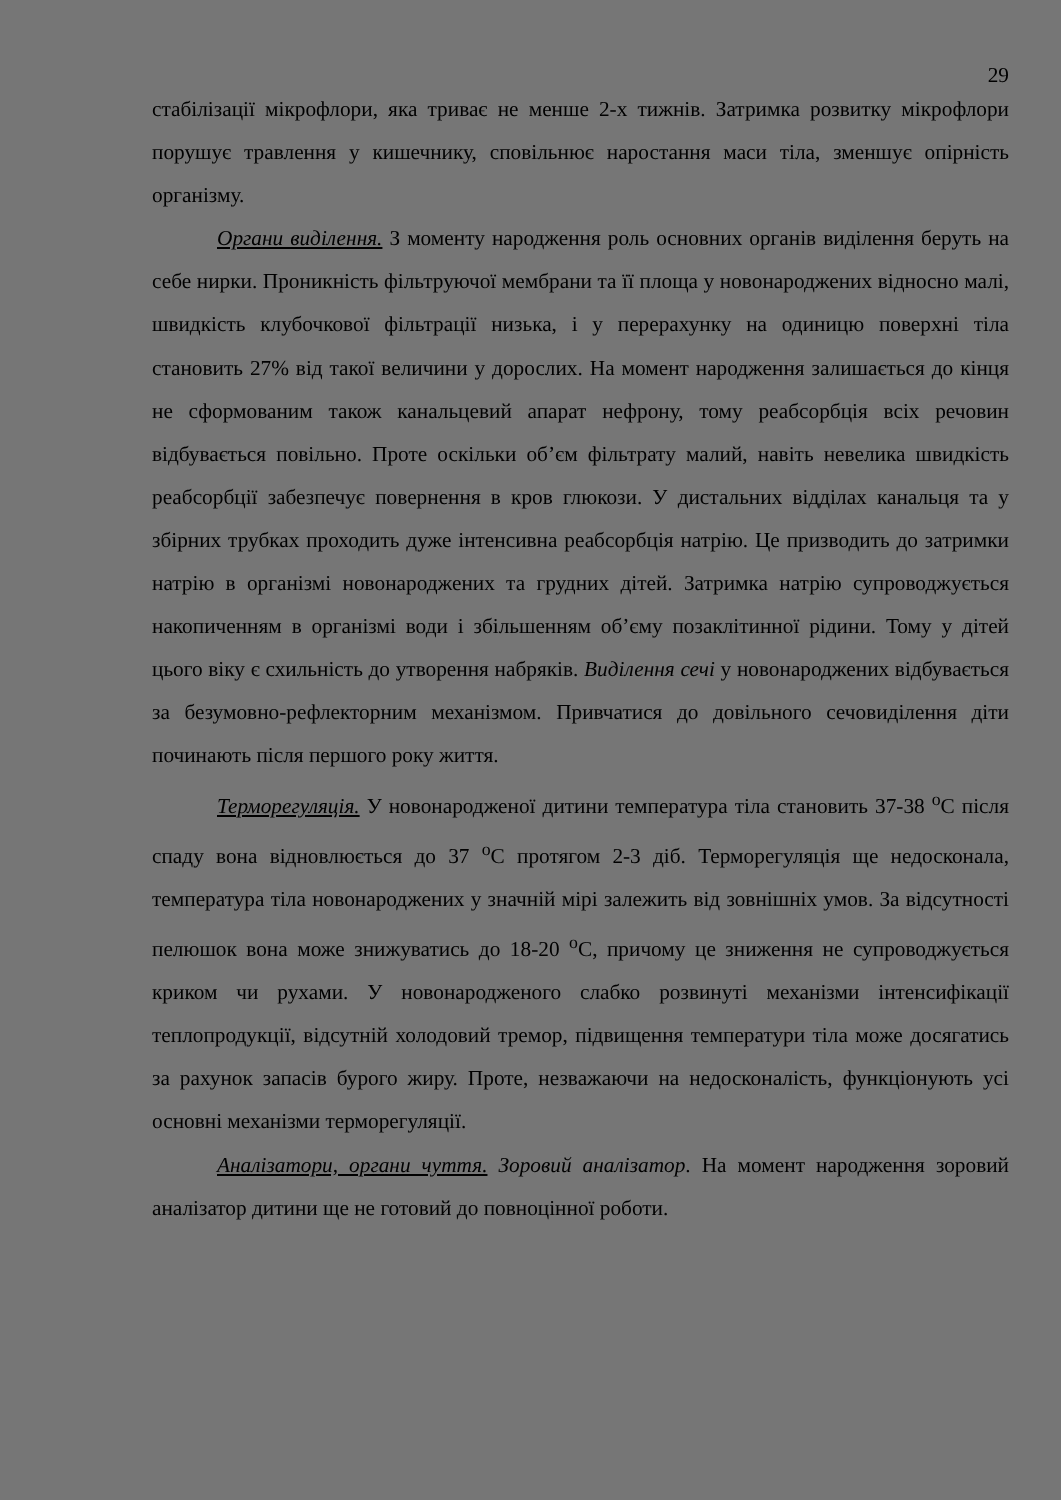29
стабілізації мікрофлори, яка триває не менше 2-х тижнів. Затримка розвитку мікрофлори порушує травлення у кишечнику, сповільнює наростання маси тіла, зменшує опірність організму.
Органи виділення. З моменту народження роль основних органів виділення беруть на себе нирки. Проникність фільтруючої мембрани та її площа у новонароджених відносно малі, швидкість клубочкової фільтрації низька, і у перерахунку на одиницю поверхні тіла становить 27% від такої величини у дорослих. На момент народження залишається до кінця не сформованим також канальцевий апарат нефрону, тому реабсорбція всіх речовин відбувається повільно. Проте оскільки об’єм фільтрату малий, навіть невелика швидкість реабсорбції забезпечує повернення в кров глюкози. У дистальних відділах канальця та у збірних трубках проходить дуже інтенсивна реабсорбція натрію. Це призводить до затримки натрію в організмі новонароджених та грудних дітей. Затримка натрію супроводжується накопиченням в організмі води і збільшенням об’єму позаклітинної рідини. Тому у дітей цього віку є схильність до утворення набряків. Виділення сечі у новонароджених відбувається за безумовно-рефлекторним механізмом. Привчатися до довільного сечовиділення діти починають після першого року життя.
Терморегуляція. У новонародженої дитини температура тіла становить 37-38 <sup>о</sup>С після спаду вона відновлюється до 37 <sup>о</sup>С протягом 2-3 діб. Терморегуляція ще недосконала, температура тіла новонароджених у значній мірі залежить від зовнішніх умов. За відсутності пелюшок вона може знижуватись до 18-20 <sup>о</sup>С, причому це зниження не супроводжується криком чи рухами. У новонародженого слабко розвинуті механізми інтенсифікації теплопродукції, відсутній холодовий тремор, підвищення температури тіла може досягатись за рахунок запасів бурого жиру. Проте, незважаючи на недосконаліcть, функціонують усі основні механізми терморегуляції.
Аналізатори, органи чуття. Зоровий аналізатор. На момент народження зоровий аналізатор дитини ще не готовий до повноцінної роботи.